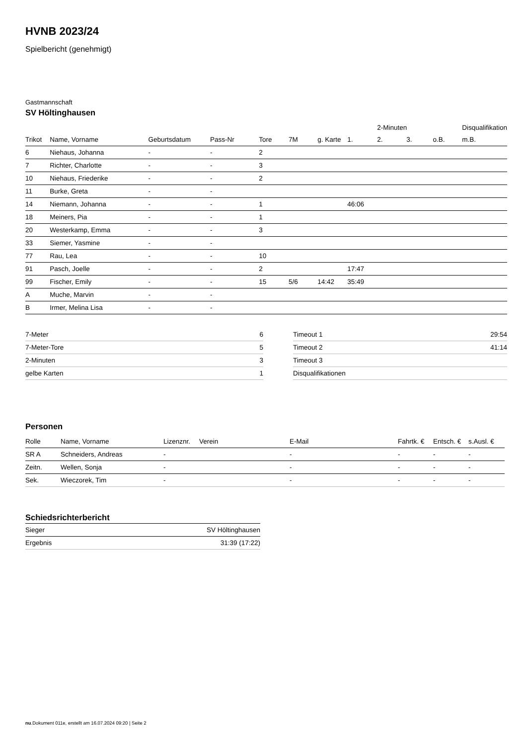HVNB 2023/24
Spielbericht (genehmigt)
Gastmannschaft
SV Höltinghausen
| | | | | | | | | 2-Minuten | | | Disqualifikation |
| --- | --- | --- | --- | --- | --- | --- | --- | --- | --- | --- | --- |
| Trikot | Name, Vorname | Geburtsdatum | Pass-Nr | Tore | 7M | g. Karte | 1. | 2. | 3. | o.B. | m.B. |
| 6 | Niehaus, Johanna | - | - | 2 | | | | | | | |
| 7 | Richter, Charlotte | - | - | 3 | | | | | | | |
| 10 | Niehaus, Friederike | - | - | 2 | | | | | | | |
| 11 | Burke, Greta | - | - | | | | | | | | |
| 14 | Niemann, Johanna | - | - | 1 | | | 46:06 | | | | |
| 18 | Meiners, Pia | - | - | 1 | | | | | | | |
| 20 | Westerkamp, Emma | - | - | 3 | | | | | | | |
| 33 | Siemer, Yasmine | - | - | | | | | | | | |
| 77 | Rau, Lea | - | - | 10 | | | | | | | |
| 91 | Pasch, Joelle | - | - | 2 | | | 17:47 | | | | |
| 99 | Fischer, Emily | - | - | 15 | 5/6 | 14:42 | 35:49 | | | | |
| A | Muche, Marvin | - | - | | | | | | | | |
| B | Irmer, Melina Lisa | - | - | | | | | | | | |
| 7-Meter | 6 |
| 7-Meter-Tore | 5 |
| 2-Minuten | 3 |
| gelbe Karten | 1 |
| Timeout 1 | 29:54 |
| Timeout 2 | 41:14 |
| Timeout 3 | |
| Disqualifikationen | |
Personen
| Rolle | Name, Vorname | Lizenznr. | Verein | E-Mail | Fahrtk. € | Entsch. € | s.Ausl. € |
| --- | --- | --- | --- | --- | --- | --- | --- |
| SR A | Schneiders, Andreas | - | | - | - | - | - |
| Zeitn. | Wellen, Sonja | - | | - | - | - | - |
| Sek. | Wieczorek, Tim | - | | - | - | - | - |
Schiedsrichterbericht
| Sieger | SV Höltinghausen |
| Ergebnis | 31:39 (17:22) |
nu.Dokument 011e, erstellt am 16.07.2024 09:20 | Seite 2